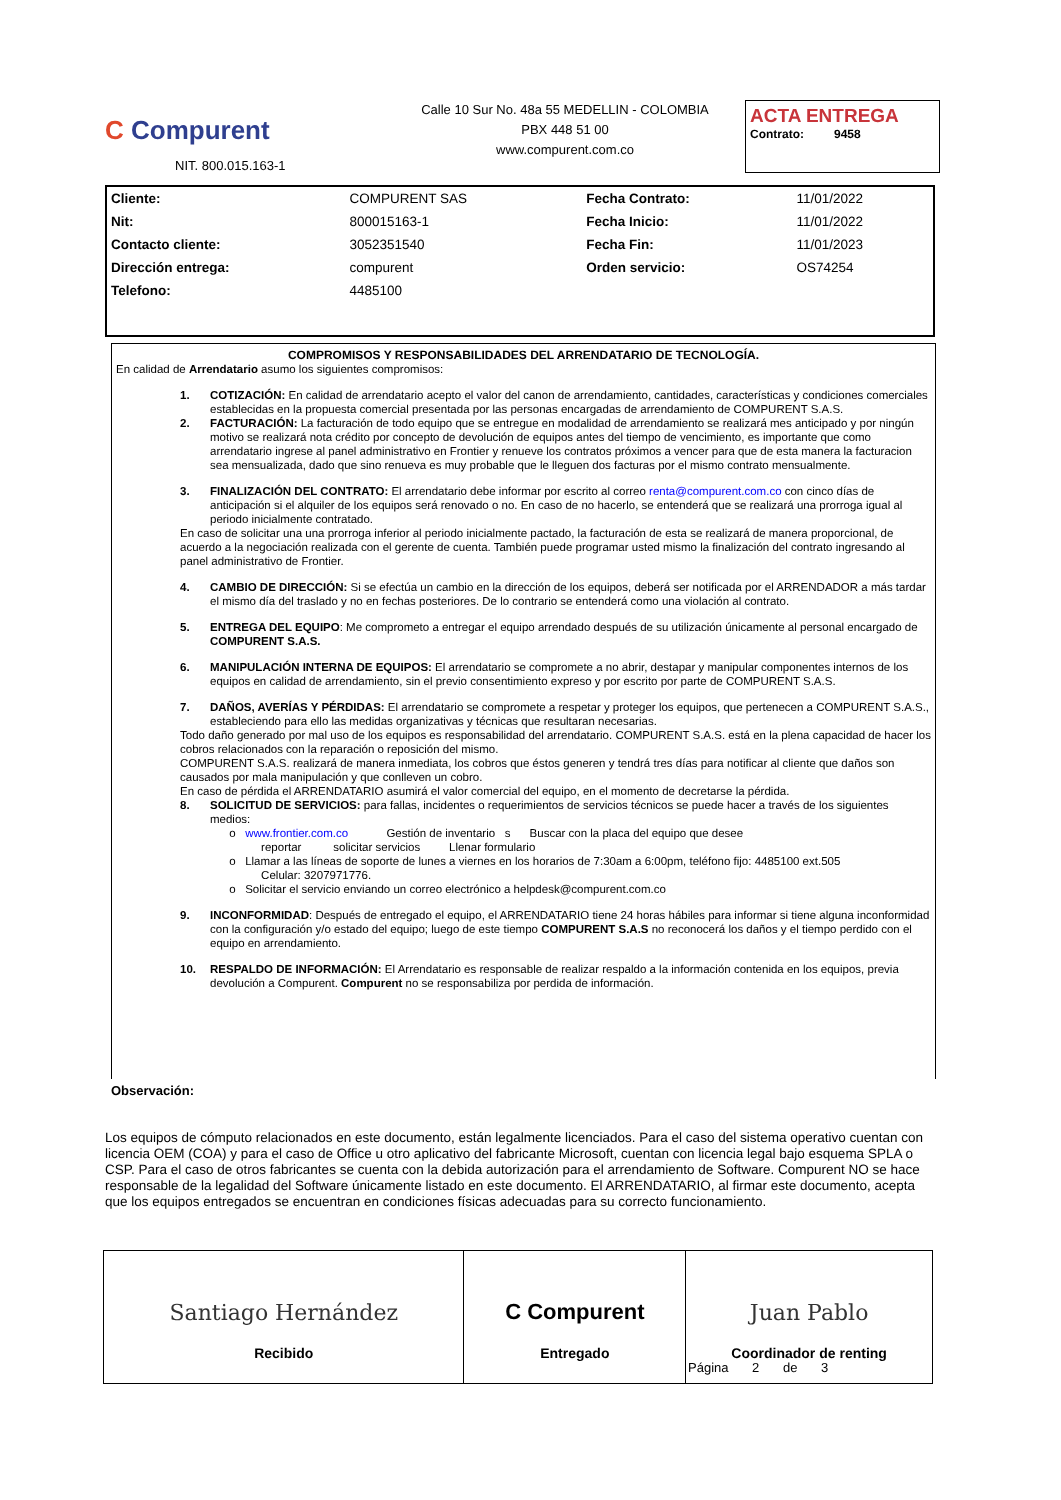C Compurent
NIT. 800.015.163-1
Calle 10 Sur No. 48a 55 MEDELLIN - COLOMBIA
PBX 448 51 00
www.compurent.com.co
ACTA ENTREGA
Contrato: 9458
| Cliente: | COMPURENT SAS | Fecha Contrato: | 11/01/2022 |
| Nit: | 800015163-1 | Fecha Inicio: | 11/01/2022 |
| Contacto cliente: | 3052351540 | Fecha Fin: | 11/01/2023 |
| Dirección entrega: | compurent | Orden servicio: | OS74254 |
| Telefono: | 4485100 | | |
COMPROMISOS Y RESPONSABILIDADES DEL ARRENDATARIO DE TECNOLOGÍA.
En calidad de Arrendatario asumo los siguientes compromisos:
1. COTIZACIÓN: En calidad de arrendatario acepto el valor del canon de arrendamiento, cantidades, características y condiciones comerciales establecidas en la propuesta comercial presentada por las personas encargadas de arrendamiento de COMPURENT S.A.S.
2. FACTURACIÓN: La facturación de todo equipo que se entregue en modalidad de arrendamiento se realizará mes anticipado y por ningún motivo se realizará nota crédito por concepto de devolución de equipos antes del tiempo de vencimiento, es importante que como arrendatario ingrese al panel administrativo en Frontier y renueve los contratos próximos a vencer para que de esta manera la facturacion sea mensualizada, dado que sino renueva es muy probable que le lleguen dos facturas por el mismo contrato mensualmente.
3. FINALIZACIÓN DEL CONTRATO: El arrendatario debe informar por escrito al correo renta@compurent.com.co con cinco días de anticipación si el alquiler de los equipos será renovado o no. En caso de no hacerlo, se entenderá que se realizará una prorroga igual al periodo inicialmente contratado.
En caso de solicitar una una prorroga inferior al periodo inicialmente pactado, la facturación de esta se realizará de manera proporcional, de acuerdo a la negociación realizada con el gerente de cuenta. También puede programar usted mismo la finalización del contrato ingresando al panel administrativo de Frontier.
4. CAMBIO DE DIRECCIÓN: Si se efectúa un cambio en la dirección de los equipos, deberá ser notificada por el ARRENDADOR a más tardar el mismo día del traslado y no en fechas posteriores. De lo contrario se entenderá como una violación al contrato.
5. ENTREGA DEL EQUIPO: Me comprometo a entregar el equipo arrendado después de su utilización únicamente al personal encargado de COMPURENT S.A.S.
6. MANIPULACIÓN INTERNA DE EQUIPOS: El arrendatario se compromete a no abrir, destapar y manipular componentes internos de los equipos en calidad de arrendamiento, sin el previo consentimiento expreso y por escrito por parte de COMPURENT S.A.S.
7. DAÑOS, AVERÍAS Y PÉRDIDAS: El arrendatario se compromete a respetar y proteger los equipos, que pertenecen a COMPURENT S.A.S., estableciendo para ello las medidas organizativas y técnicas que resultaran necesarias.
Todo daño generado por mal uso de los equipos es responsabilidad del arrendatario. COMPURENT S.A.S. está en la plena capacidad de hacer los cobros relacionados con la reparación o reposición del mismo.
COMPURENT S.A.S. realizará de manera inmediata, los cobros que éstos generen y tendrá tres días para notificar al cliente que daños son causados por mala manipulación y que conlleven un cobro.
En caso de pérdida el ARRENDATARIO asumirá el valor comercial del equipo, en el momento de decretarse la pérdida.
8. SOLICITUD DE SERVICIOS: para fallas, incidentes o requerimientos de servicios técnicos se puede hacer a través de los siguientes medios:
o www.frontier.com.co Gestión de inventario s Buscar con la placa del equipo que desee
reportar solicitar servicios Llenar formulario
o Llamar a las líneas de soporte de lunes a viernes en los horarios de 7:30am a 6:00pm, teléfono fijo: 4485100 ext.505
Celular: 3207971776.
o Solicitar el servicio enviando un correo electrónico a helpdesk@compurent.com.co
9. INCONFORMIDAD: Después de entregado el equipo, el ARRENDATARIO tiene 24 horas hábiles para informar si tiene alguna inconformidad con la configuración y/o estado del equipo; luego de este tiempo COMPURENT S.A.S no reconocerá los daños y el tiempo perdido con el equipo en arrendamiento.
10. RESPALDO DE INFORMACIÓN: El Arrendatario es responsable de realizar respaldo a la información contenida en los equipos, previa devolución a Compurent. Compurent no se responsabiliza por perdida de información.
Observación:
Los equipos de cómputo relacionados en este documento, están legalmente licenciados. Para el caso del sistema operativo cuentan con licencia OEM (COA) y para el caso de Office u otro aplicativo del fabricante Microsoft, cuentan con licencia legal bajo esquema SPLA o CSP. Para el caso de otros fabricantes se cuenta con la debida autorización para el arrendamiento de Software. Compurent NO se hace responsable de la legalidad del Software únicamente listado en este documento. El ARRENDATARIO, al firmar este documento, acepta que los equipos entregados se encuentran en condiciones físicas adecuadas para su correcto funcionamiento.
| Santiago Hernández Recibido | C Compurent Entregado | Juan Pablo Coordinador de renting |
Página 2 de 3